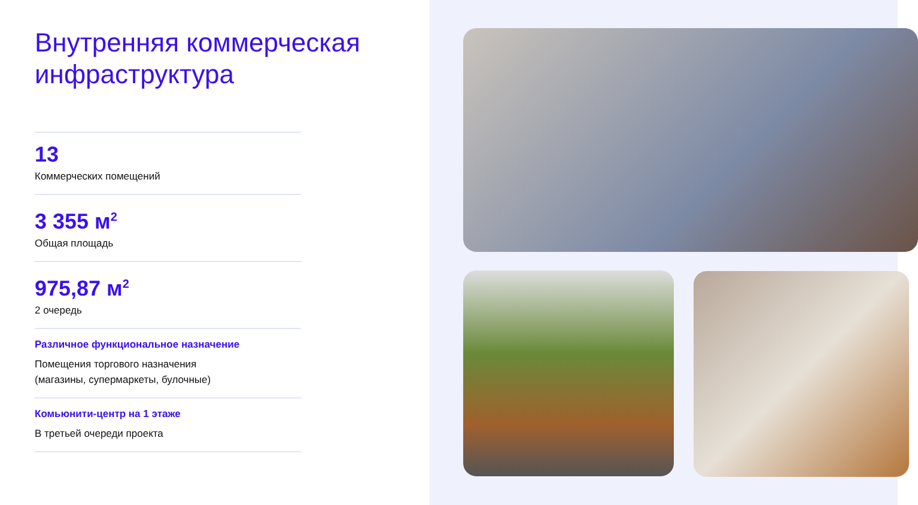Внутренняя коммерческая инфраструктура
13
Коммерческих помещений
3 355 м<sup>2</sup>
Общая площадь
975,87 м<sup>2</sup>
2 очередь
Различное функциональное назначение
Помещения торгового назначения
(магазины, супермаркеты, булочные)
Комьюнити-центр на 1 этаже
В третьей очереди проекта